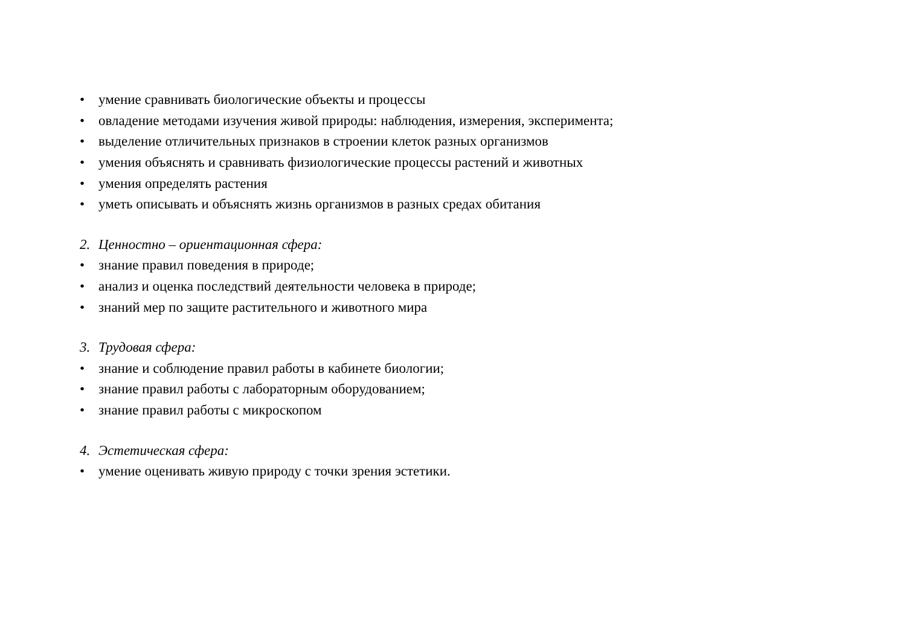• умение сравнивать биологические объекты и процессы
• овладение методами изучения живой природы: наблюдения, измерения, эксперимента;
• выделение отличительных признаков в строении клеток разных организмов
• умения объяснять и сравнивать физиологические процессы растений и животных
• умения определять растения
• уметь описывать и объяснять жизнь организмов в разных средах обитания
2. Ценностно – ориентационная сфера:
• знание правил поведения в природе;
• анализ и оценка последствий деятельности человека в природе;
• знаний мер по защите растительного и животного мира
3. Трудовая сфера:
• знание и соблюдение правил работы в кабинете биологии;
• знание правил работы с лабораторным оборудованием;
• знание правил работы с микроскопом
4. Эстетическая сфера:
• умение оценивать живую природу с точки зрения эстетики.